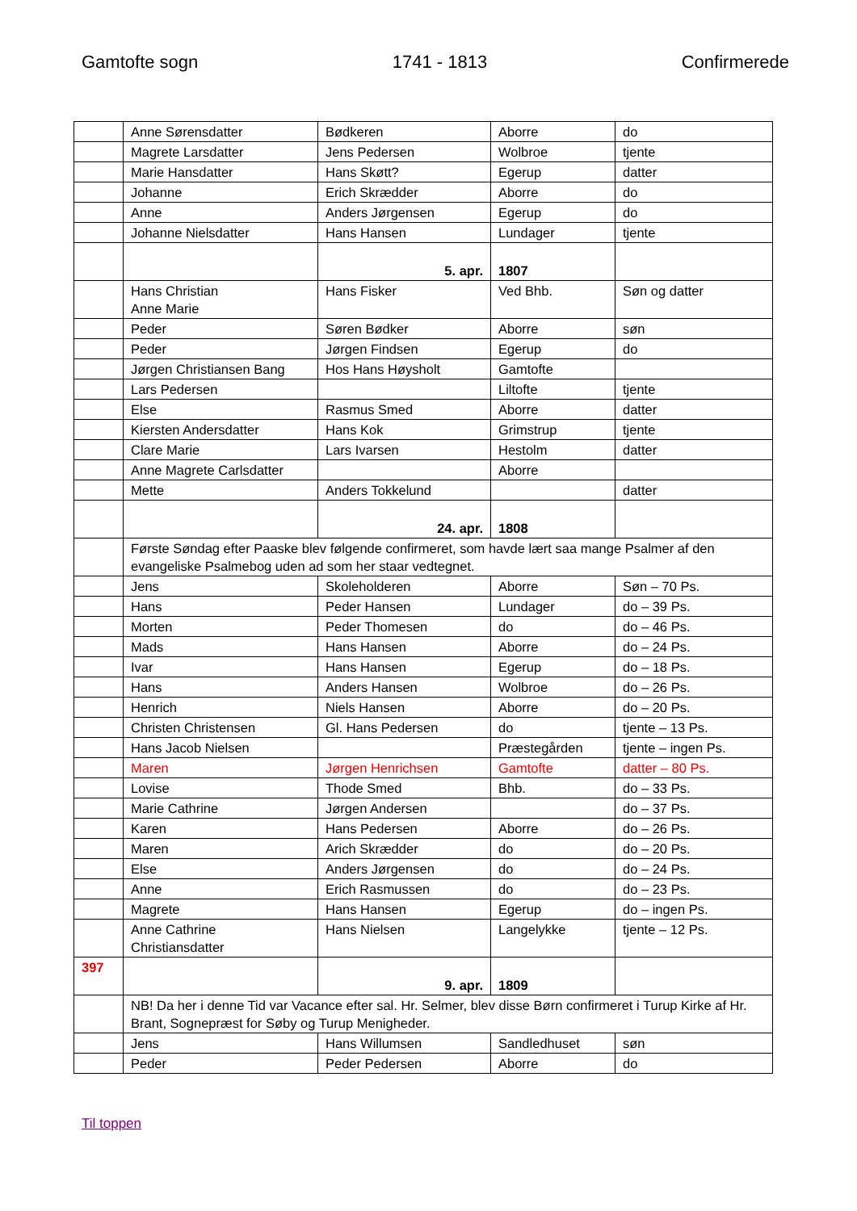Gamtofte sogn 1741 - 1813 Confirmerede
| | Anne Sørensdatter | Bødkeren | Aborre | do |
| | Magrete Larsdatter | Jens Pedersen | Wolbroe | tjente |
| | Marie Hansdatter | Hans Skøtt? | Egerup | datter |
| | Johanne | Erich Skrædder | Aborre | do |
| | Anne | Anders Jørgensen | Egerup | do |
| | Johanne Nielsdatter | Hans Hansen | Lundager | tjente |
| | | 5. apr. | 1807 | |
| | Hans Christian Anne Marie | Hans Fisker | Ved Bhb. | Søn og datter |
| | Peder | Søren Bødker | Aborre | søn |
| | Peder | Jørgen Findsen | Egerup | do |
| | Jørgen Christiansen Bang | Hos Hans Høysholt | Gamtofte | |
| | Lars Pedersen | | Liltofte | tjente |
| | Else | Rasmus Smed | Aborre | datter |
| | Kiersten Andersdatter | Hans Kok | Grimstrup | tjente |
| | Clare Marie | Lars Ivarsen | Hestolm | datter |
| | Anne Magrete Carlsdatter | | Aborre | |
| | Mette | Anders Tokkelund | | datter |
| | | 24. apr. | 1808 | |
| | Første Søndag efter Paaske blev følgende confirmeret, som havde lært saa mange Psalmer af den evangeliske Psalmebog uden ad som her staar vedtegnet. | | | |
| | Jens | Skoleholderen | Aborre | Søn – 70 Ps. |
| | Hans | Peder Hansen | Lundager | do – 39 Ps. |
| | Morten | Peder Thomesen | do | do – 46 Ps. |
| | Mads | Hans Hansen | Aborre | do – 24 Ps. |
| | Ivar | Hans Hansen | Egerup | do – 18 Ps. |
| | Hans | Anders Hansen | Wolbroe | do – 26 Ps. |
| | Henrich | Niels Hansen | Aborre | do – 20 Ps. |
| | Christen Christensen | Gl. Hans Pedersen | do | tjente – 13 Ps. |
| | Hans Jacob Nielsen | | Præstegården | tjente – ingen Ps. |
| | Maren | Jørgen Henrichsen | Gamtofte | datter – 80 Ps. |
| | Lovise | Thode Smed | Bhb. | do – 33 Ps. |
| | Marie Cathrine | Jørgen Andersen | | do – 37 Ps. |
| | Karen | Hans Pedersen | Aborre | do – 26 Ps. |
| | Maren | Arich Skrædder | do | do – 20 Ps. |
| | Else | Anders Jørgensen | do | do – 24 Ps. |
| | Anne | Erich Rasmussen | do | do – 23 Ps. |
| | Magrete | Hans Hansen | Egerup | do – ingen Ps. |
| | Anne Cathrine Christiansdatter | Hans Nielsen | Langelykke | tjente – 12 Ps. |
| 397 | | 9. apr. | 1809 | |
| | NB! Da her i denne Tid var Vacance efter sal. Hr. Selmer, blev disse Børn confirmeret i Turup Kirke af Hr. Brant, Sognepræst for Søby og Turup Menigheder. | | | |
| | Jens | Hans Willumsen | Sandledhuset | søn |
| | Peder | Peder Pedersen | Aborre | do |
Til toppen